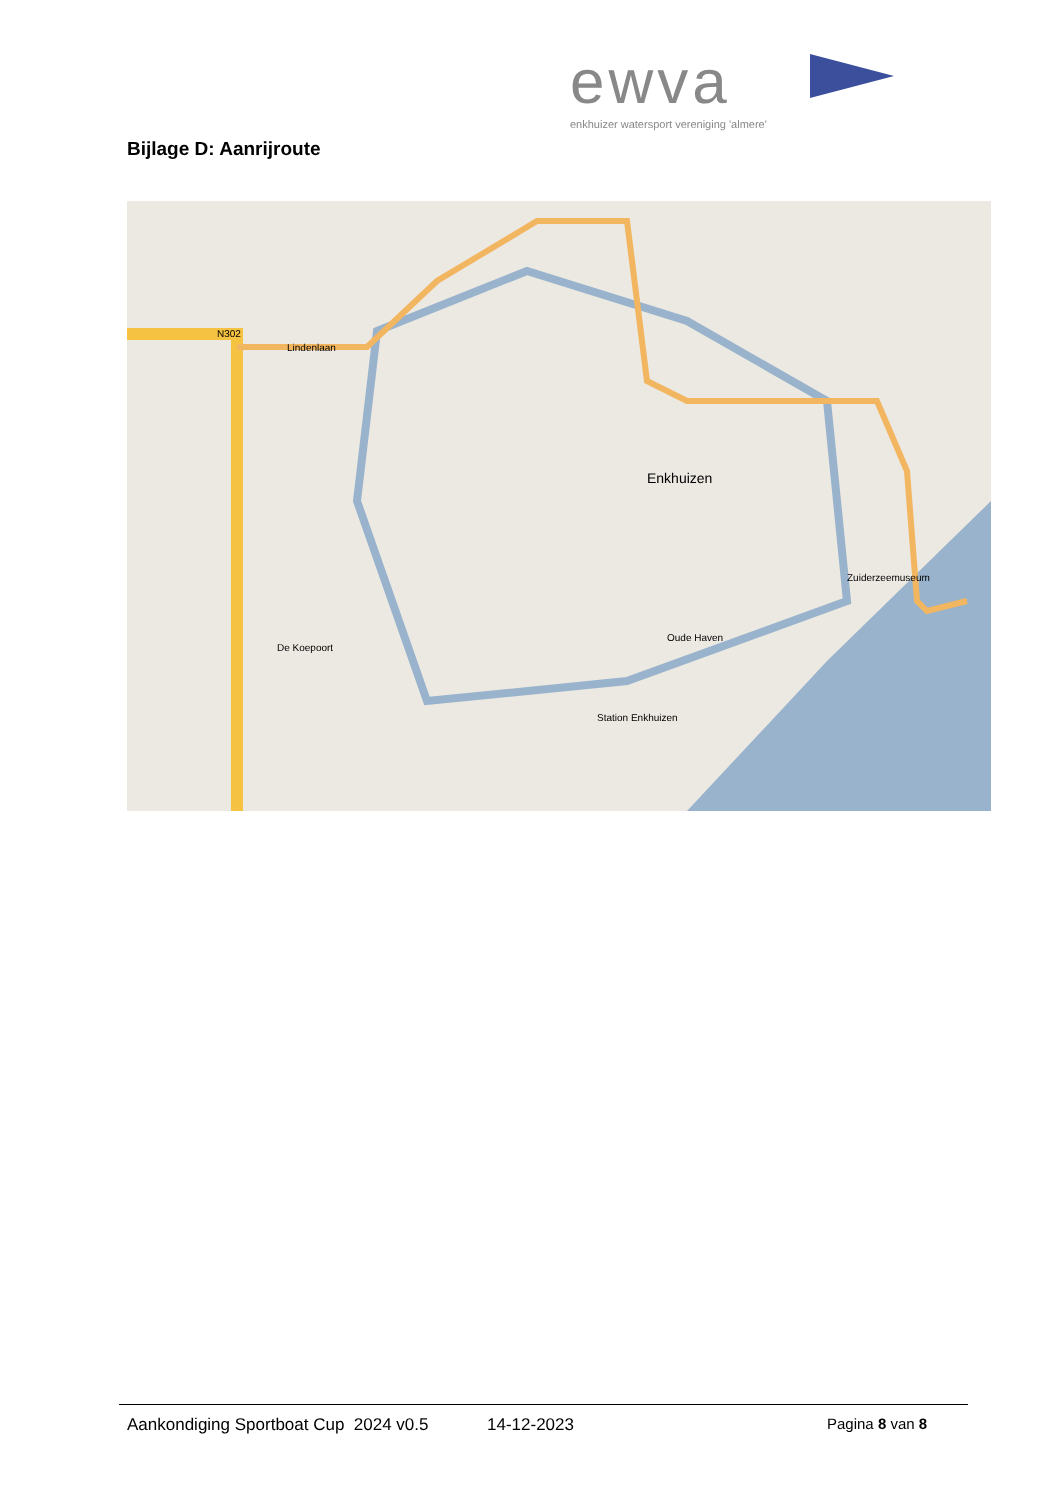ewva
enkhuizer watersport vereniging 'almere'
Bijlage D: Aanrijroute
Enkhuizen
N302
Lindenlaan
De Koepoort
Station Enkhuizen
Zuiderzeemuseum
Oude Haven
Aankondiging Sportboat Cup 2024 v0.5 14-12-2023 Pagina 8 van 8